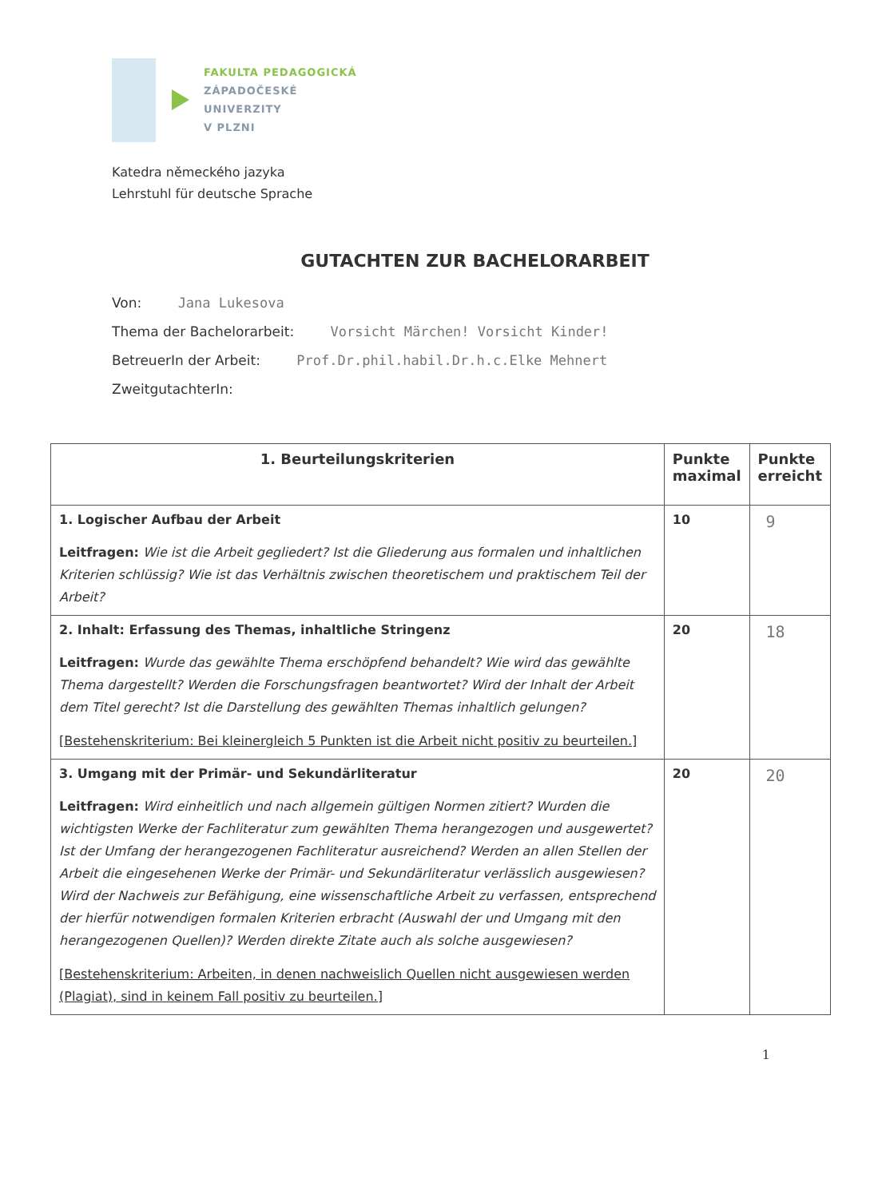FAKULTA PEDAGOGICKÁ
ZÁPADOČESKÉ
UNIVERZITY
V PLZNI
Katedra německého jazyka
Lehrstuhl für deutsche Sprache
GUTACHTEN ZUR BACHELORARBEIT
Von: Jana Lukesova
Thema der Bachelorarbeit: Vorsicht Märchen! Vorsicht Kinder!
BetreuerIn der Arbeit: Prof.Dr.phil.habil.Dr.h.c.Elke Mehnert
ZweitgutachterIn:
| 1. Beurteilungskriterien | Punkte maximal | Punkte erreicht |
| --- | --- | --- |
| 1. Logischer Aufbau der Arbeit Leitfragen: Wie ist die Arbeit gegliedert? Ist die Gliederung aus formalen und inhaltlichen Kriterien schlüssig? Wie ist das Verhältnis zwischen theoretischem und praktischem Teil der Arbeit? | 10 | 9 |
| 2. Inhalt: Erfassung des Themas, inhaltliche Stringenz Leitfragen: Wurde das gewählte Thema erschöpfend behandelt? Wie wird das gewählte Thema dargestellt? Werden die Forschungsfragen beantwortet? Wird der Inhalt der Arbeit dem Titel gerecht? Ist die Darstellung des gewählten Themas inhaltlich gelungen? [Bestehenskriterium: Bei kleinergleich 5 Punkten ist die Arbeit nicht positiv zu beurteilen.] | 20 | 18 |
| 3. Umgang mit der Primär- und Sekundärliteratur Leitfragen: Wird einheitlich und nach allgemein gültigen Normen zitiert? Wurden die wichtigsten Werke der Fachliteratur zum gewählten Thema herangezogen und ausgewertet? Ist der Umfang der herangezogenen Fachliteratur ausreichend? Werden an allen Stellen der Arbeit die eingesehenen Werke der Primär- und Sekundärliteratur verlässlich ausgewiesen? Wird der Nachweis zur Befähigung, eine wissenschaftliche Arbeit zu verfassen, entsprechend der hierfür notwendigen formalen Kriterien erbracht (Auswahl der und Umgang mit den herangezogenen Quellen)? Werden direkte Zitate auch als solche ausgewiesen? [Bestehenskriterium: Arbeiten, in denen nachweislich Quellen nicht ausgewiesen werden (Plagiat), sind in keinem Fall positiv zu beurteilen.] | 20 | 20 |
1